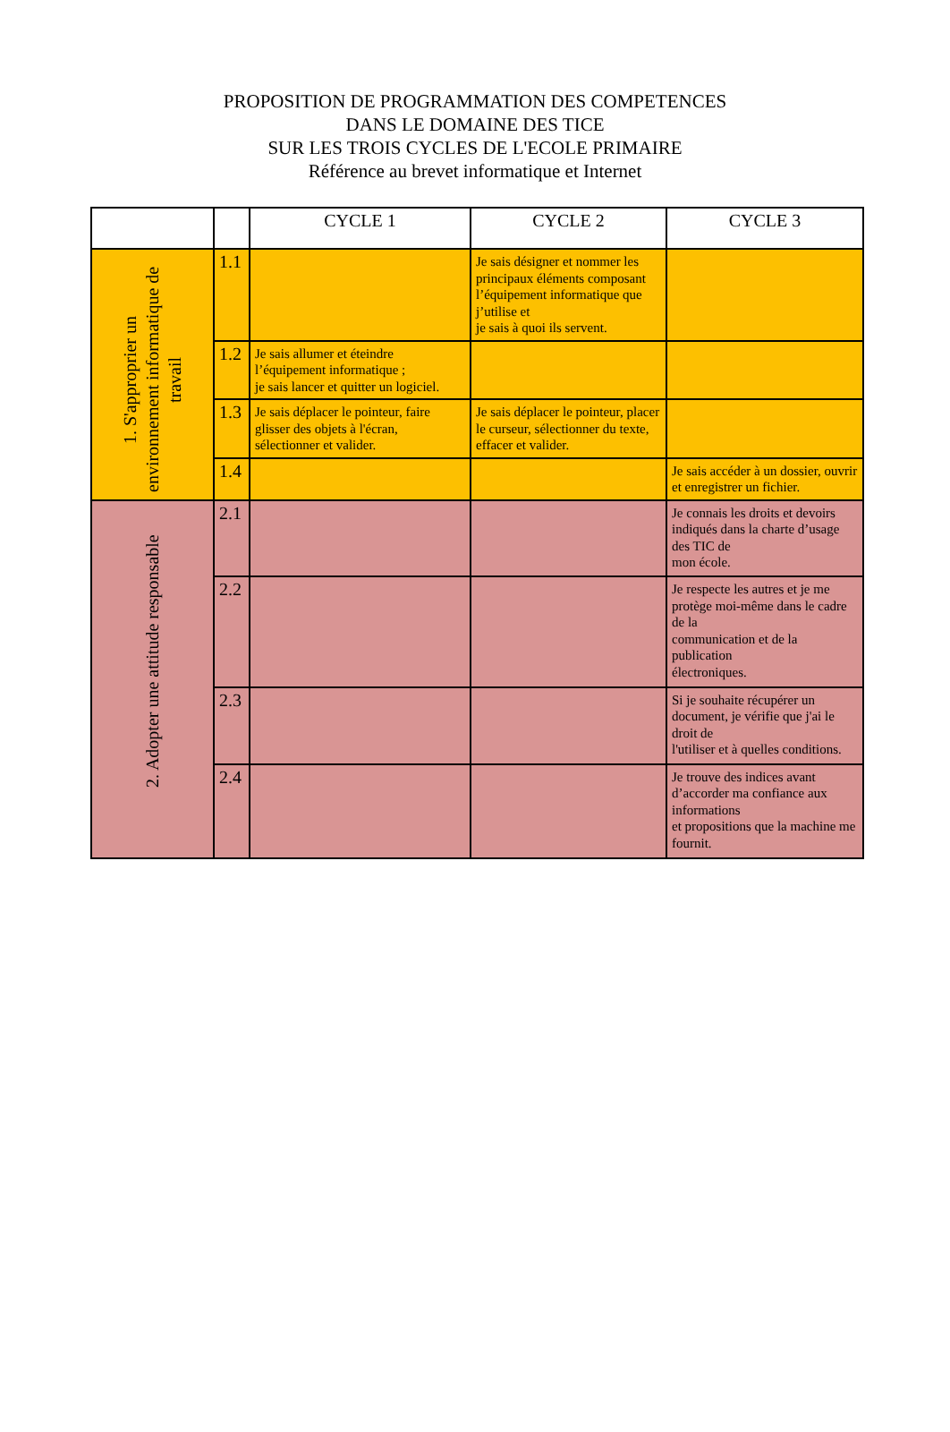PROPOSITION DE PROGRAMMATION DES COMPETENCES
DANS LE DOMAINE DES TICE
SUR LES TROIS CYCLES DE L'ECOLE PRIMAIRE
Référence au brevet informatique et Internet
| | | CYCLE 1 | CYCLE 2 | CYCLE 3 |
| --- | --- | --- | --- | --- |
| 1. S'approprier un environnement informatique de travail | 1.1 | | Je sais désigner et nommer les principaux éléments composant l’équipement informatique que j’utilise et je sais à quoi ils servent. | |
| | 1.2 | Je sais allumer et éteindre l’équipement informatique ; je sais lancer et quitter un logiciel. | | |
| | 1.3 | Je sais déplacer le pointeur, faire glisser des objets à l'écran, sélectionner et valider. | Je sais déplacer le pointeur, placer le curseur, sélectionner du texte, effacer et valider. | |
| | 1.4 | | | Je sais accéder à un dossier, ouvrir et enregistrer un fichier. |
| 2. Adopter une attitude responsable | 2.1 | | | Je connais les droits et devoirs indiqués dans la charte d’usage des TIC de mon école. |
| | 2.2 | | | Je respecte les autres et je me protège moi-même dans le cadre de la communication et de la publication électroniques. |
| | 2.3 | | | Si je souhaite récupérer un document, je vérifie que j'ai le droit de l'utiliser et à quelles conditions. |
| | 2.4 | | | Je trouve des indices avant d’accorder ma confiance aux informations et propositions que la machine me fournit. |